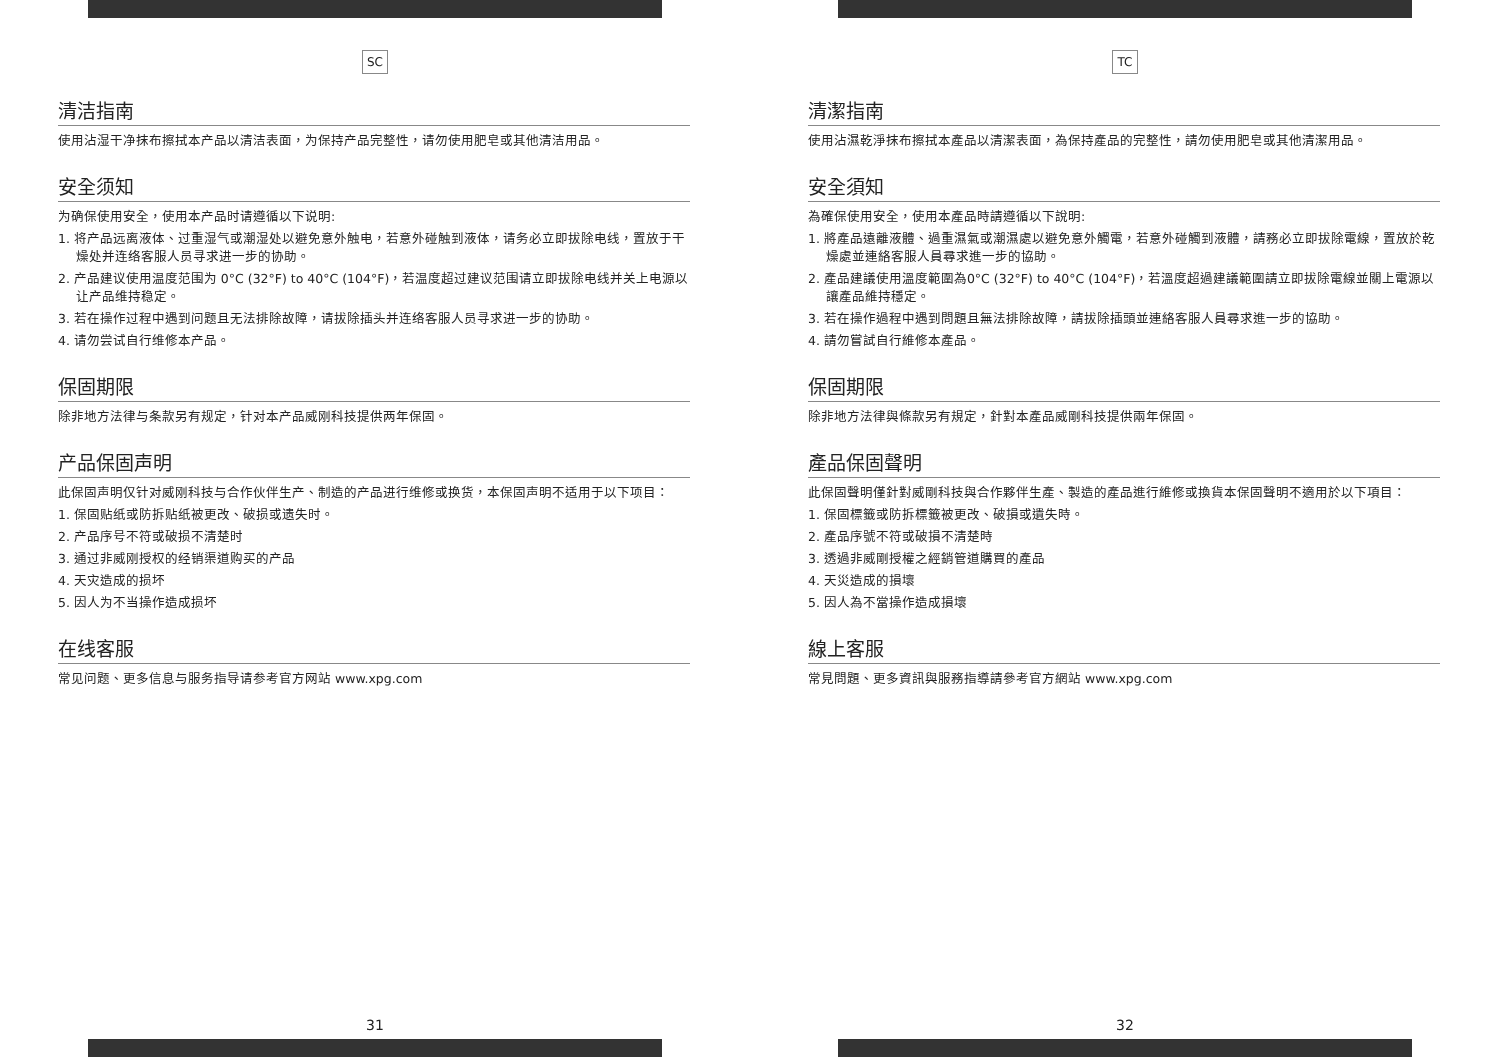SC
清洁指南
使用沾湿干净抹布擦拭本产品以清洁表面，为保持产品完整性，请勿使用肥皂或其他清洁用品。
安全须知
为确保使用安全，使用本产品时请遵循以下说明:
1. 将产品远离液体、过重湿气或潮湿处以避免意外触电，若意外碰触到液体，请务必立即拔除电线，置放于干燥处并连络客服人员寻求进一步的协助。
2. 产品建议使用温度范围为 0°C (32°F) to 40°C (104°F)，若温度超过建议范围请立即拔除电线并关上电源以让产品维持稳定。
3. 若在操作过程中遇到问题且无法排除故障，请拔除插头并连络客服人员寻求进一步的协助。
4. 请勿尝试自行维修本产品。
保固期限
除非地方法律与条款另有规定，针对本产品威刚科技提供两年保固。
产品保固声明
此保固声明仅针对威刚科技与合作伙伴生产、制造的产品进行维修或换货，本保固声明不适用于以下项目：
1. 保固贴纸或防拆贴纸被更改、破损或遗失时。
2. 产品序号不符或破损不清楚时
3. 通过非威刚授权的经销渠道购买的产品
4. 天灾造成的损坏
5. 因人为不当操作造成损坏
在线客服
常见问题、更多信息与服务指导请参考官方网站 www.xpg.com
31
TC
清潔指南
使用沾濕乾淨抹布擦拭本產品以清潔表面，為保持產品的完整性，請勿使用肥皂或其他清潔用品。
安全須知
為確保使用安全，使用本產品時請遵循以下說明:
1. 將產品遠離液體、過重濕氣或潮濕處以避免意外觸電，若意外碰觸到液體，請務必立即拔除電線，置放於乾燥處並連絡客服人員尋求進一步的協助。
2. 產品建議使用溫度範圍為0°C (32°F) to 40°C (104°F)，若溫度超過建議範圍請立即拔除電線並關上電源以讓產品維持穩定。
3. 若在操作過程中遇到問題且無法排除故障，請拔除插頭並連絡客服人員尋求進一步的協助。
4. 請勿嘗試自行維修本產品。
保固期限
除非地方法律與條款另有規定，針對本產品威剛科技提供兩年保固。
產品保固聲明
此保固聲明僅針對威剛科技與合作夥伴生產、製造的產品進行維修或換貨本保固聲明不適用於以下項目：
1. 保固標籤或防拆標籤被更改、破損或遺失時。
2. 產品序號不符或破損不清楚時
3. 透過非威剛授權之經銷管道購買的產品
4. 天災造成的損壞
5. 因人為不當操作造成損壞
線上客服
常見問題、更多資訊與服務指導請參考官方網站 www.xpg.com
32